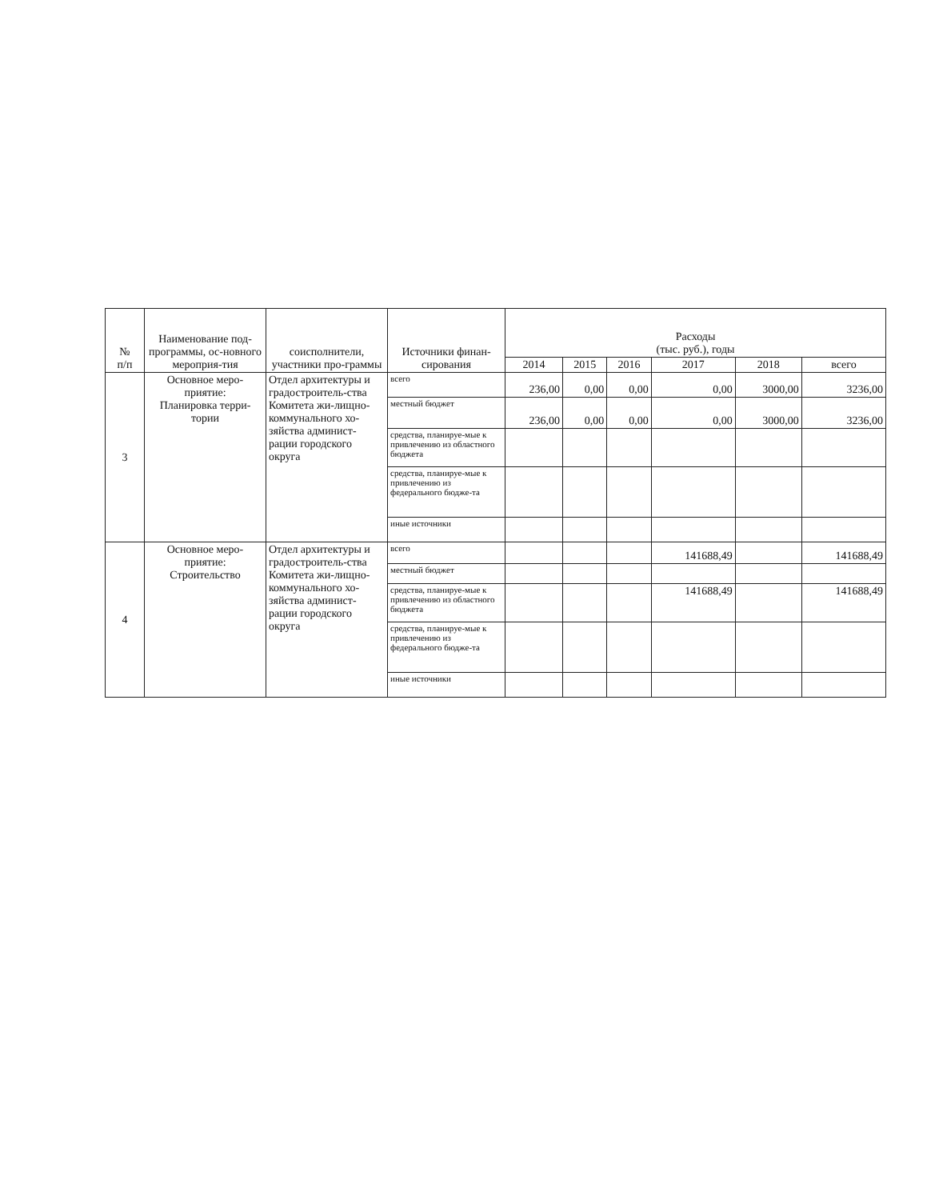| № п/п | Наименование под-программы, ос-новного мероприя-тия | соисполнители, участники про-граммы | Источники финан-сирования | Расходы (тыс. руб.), годы | | | | | |
| --- | --- | --- | --- | --- | --- | --- | --- | --- | --- |
| | | | | 2014 | 2015 | 2016 | 2017 | 2018 | всего |
| 3 | Основное меро-приятие: Планировка терри-тории | Отдел архитектуры и градостроитель-ства Комитета жи-лищно-коммунального хо-зяйства админист-рации городского округа | всего | 236,00 | 0,00 | 0,00 | 0,00 | 3000,00 | 3236,00 |
| | | | местный бюджет | 236,00 | 0,00 | 0,00 | 0,00 | 3000,00 | 3236,00 |
| | | | средства, планируе-мые к привлечению из областного бюджета | | | | | | |
| | | | средства, планируе-мые к привлечению из федерального бюдже-та | | | | | | |
| | | | иные источники | | | | | | |
| 4 | Основное меро-приятие: Строительство | Отдел архитектуры и градостроитель-ства Комитета жи-лищно-коммунального хо-зяйства админист-рации городского округа | всего | | | | 141688,49 | | 141688,49 |
| | | | местный бюджет | | | | | | |
| | | | средства, планируе-мые к привлечению из областного бюджета | | | | 141688,49 | | 141688,49 |
| | | | средства, планируе-мые к привлечению из федерального бюдже-та | | | | | | |
| | | | иные источники | | | | | | |